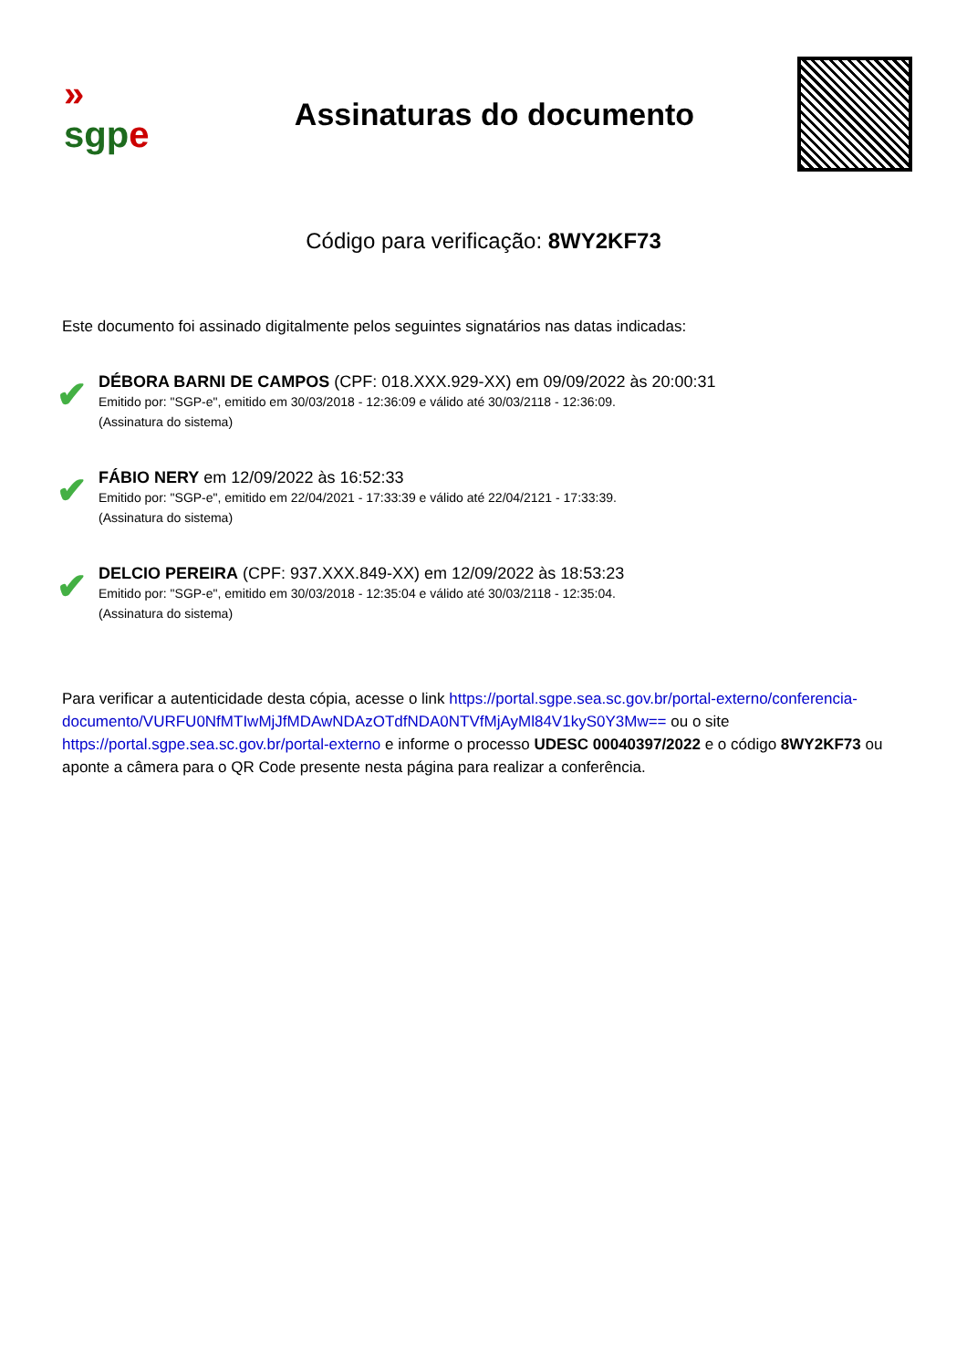»
sgp e
Assinaturas do documento
Código para verificação: 8WY2KF73
Este documento foi assinado digitalmente pelos seguintes signatários nas datas indicadas:
✔
DÉBORA BARNI DE CAMPOS (CPF: 018.XXX.929-XX) em 09/09/2022 às 20:00:31
Emitido por: "SGP-e", emitido em 30/03/2018 - 12:36:09 e válido até 30/03/2118 - 12:36:09.
(Assinatura do sistema)
✔
FÁBIO NERY em 12/09/2022 às 16:52:33
Emitido por: "SGP-e", emitido em 22/04/2021 - 17:33:39 e válido até 22/04/2121 - 17:33:39.
(Assinatura do sistema)
✔
DELCIO PEREIRA (CPF: 937.XXX.849-XX) em 12/09/2022 às 18:53:23
Emitido por: "SGP-e", emitido em 30/03/2018 - 12:35:04 e válido até 30/03/2118 - 12:35:04.
(Assinatura do sistema)
Para verificar a autenticidade desta cópia, acesse o link https://portal.sgpe.sea.sc.gov.br/portal-externo/conferencia-documento/VURFU0NfMTIwMjJfMDAwNDAzOTdfNDA0NTVfMjAyMl84V1kyS0Y3Mw== ou o site https://portal.sgpe.sea.sc.gov.br/portal-externo e informe o processo UDESC 00040397/2022 e o código 8WY2KF73 ou aponte a câmera para o QR Code presente nesta página para realizar a conferência.